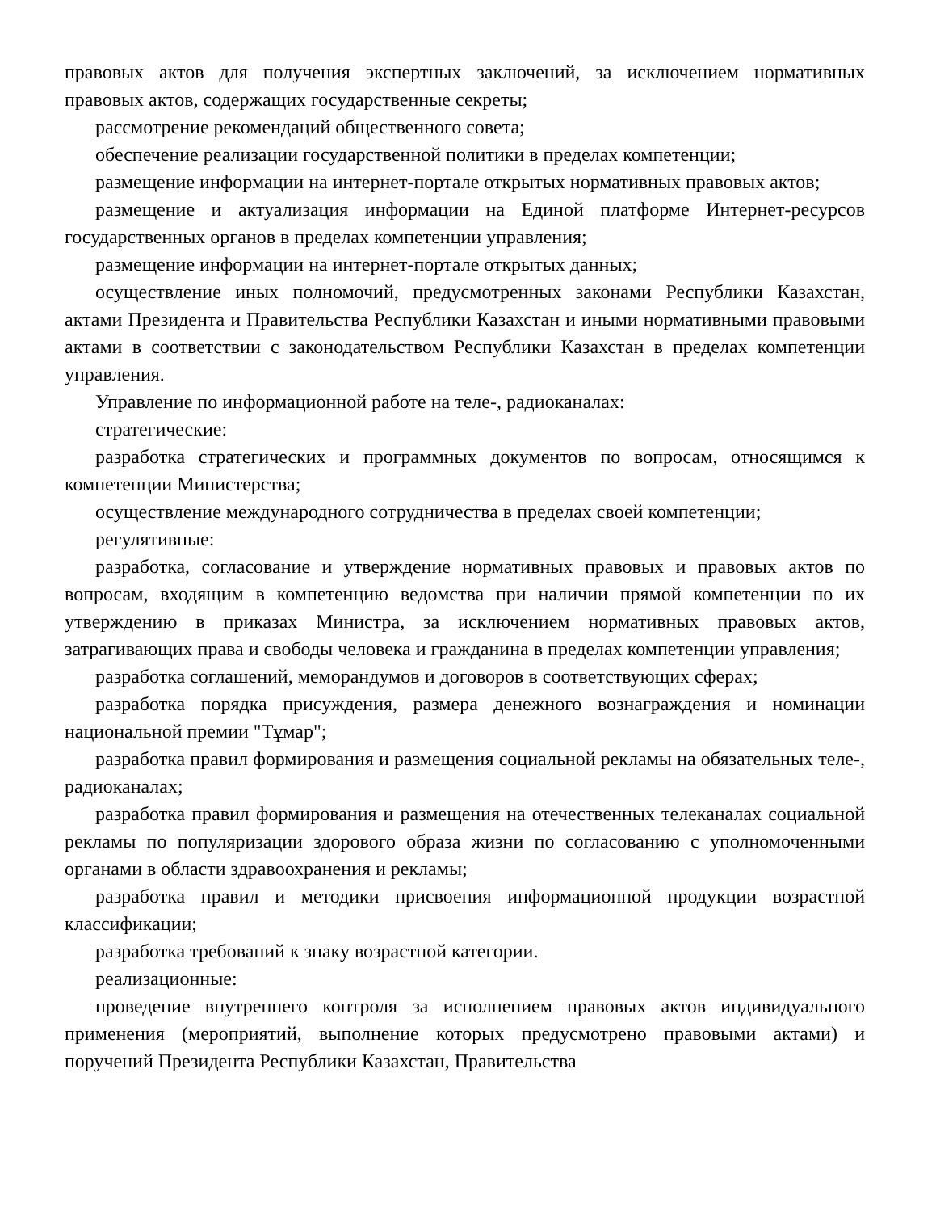правовых актов для получения экспертных заключений, за исключением нормативных правовых актов, содержащих государственные секреты;
рассмотрение рекомендаций общественного совета;
обеспечение реализации государственной политики в пределах компетенции;
размещение информации на интернет-портале открытых нормативных правовых актов;
размещение и актуализация информации на Единой платформе Интернет-ресурсов государственных органов в пределах компетенции управления;
размещение информации на интернет-портале открытых данных;
осуществление иных полномочий, предусмотренных законами Республики Казахстан, актами Президента и Правительства Республики Казахстан и иными нормативными правовыми актами в соответствии с законодательством Республики Казахстан в пределах компетенции управления.
Управление по информационной работе на теле-, радиоканалах:
стратегические:
разработка стратегических и программных документов по вопросам, относящимся к компетенции Министерства;
осуществление международного сотрудничества в пределах своей компетенции;
регулятивные:
разработка, согласование и утверждение нормативных правовых и правовых актов по вопросам, входящим в компетенцию ведомства при наличии прямой компетенции по их утверждению в приказах Министра, за исключением нормативных правовых актов, затрагивающих права и свободы человека и гражданина в пределах компетенции управления;
разработка соглашений, меморандумов и договоров в соответствующих сферах;
разработка порядка присуждения, размера денежного вознаграждения и номинации национальной премии "Тұмар";
разработка правил формирования и размещения социальной рекламы на обязательных теле-, радиоканалах;
разработка правил формирования и размещения на отечественных телеканалах социальной рекламы по популяризации здорового образа жизни по согласованию с уполномоченными органами в области здравоохранения и рекламы;
разработка правил и методики присвоения информационной продукции возрастной классификации;
разработка требований к знаку возрастной категории.
реализационные:
проведение внутреннего контроля за исполнением правовых актов индивидуального применения (мероприятий, выполнение которых предусмотрено правовыми актами) и поручений Президента Республики Казахстан, Правительства